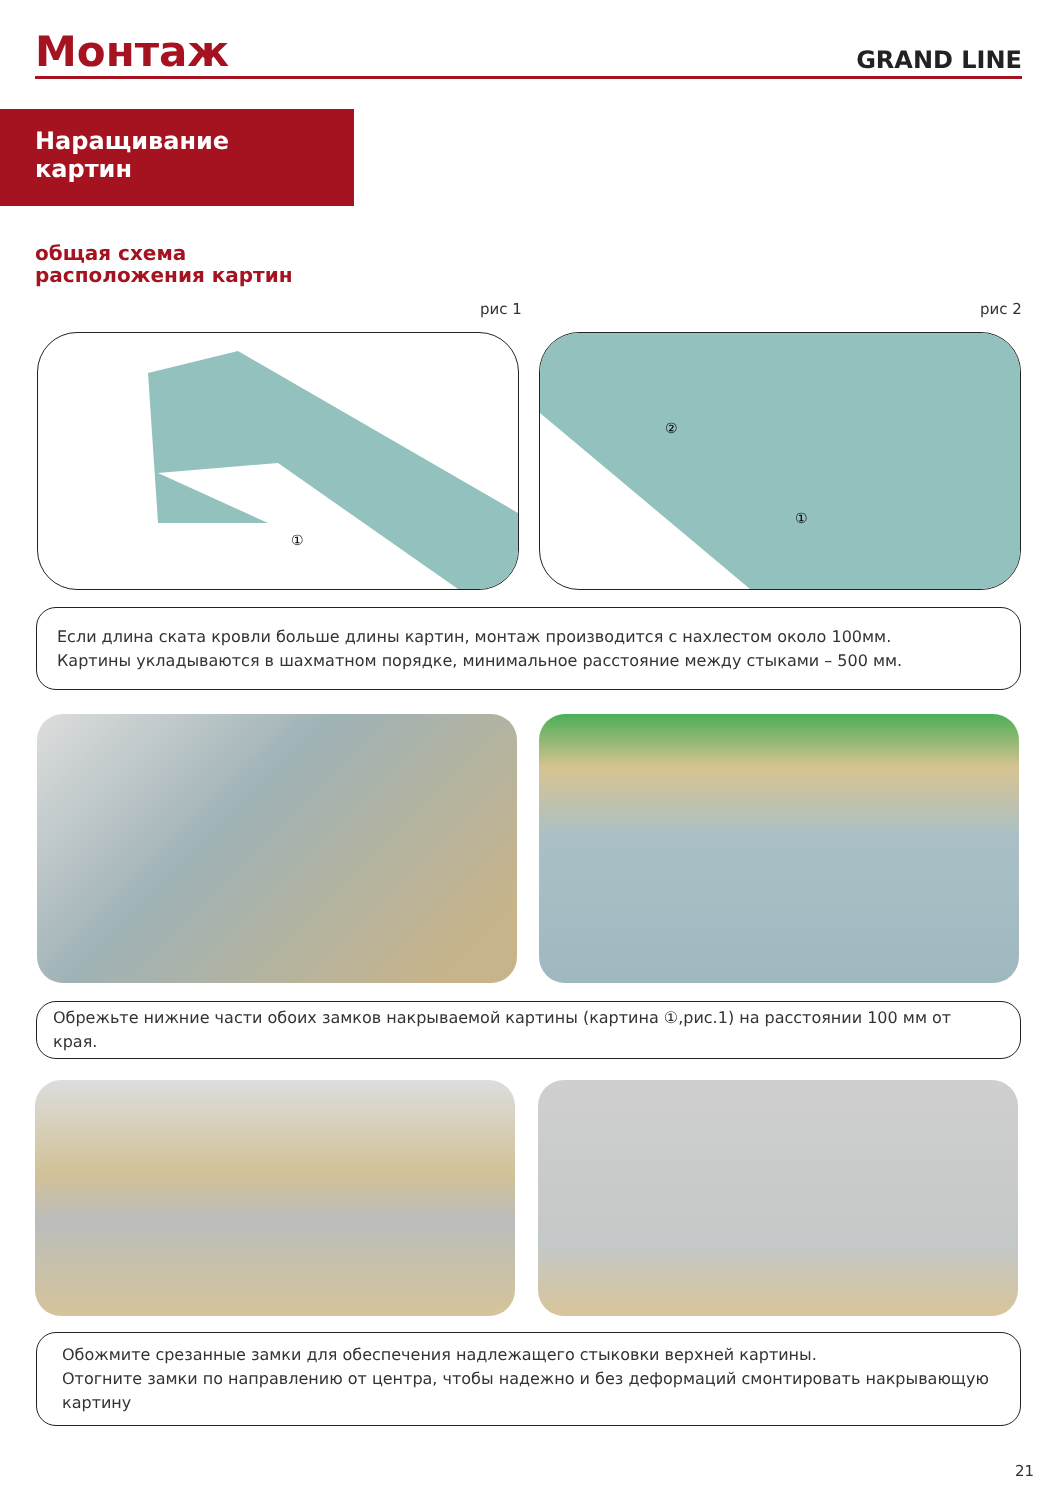Монтаж
GRAND LINE
Наращивание
картин
общая схема
расположения картин
рис 1 рис 2
①
②
①
Если длина ската кровли больше длины картин, монтаж производится с нахлестом около 100мм.
Картины укладываются в шахматном порядке, минимальное расстояние между стыками – 500 мм.
Обрежьте нижние части обоих замков накрываемой картины (картина ①,рис.1) на расстоянии 100 мм от края.
Обожмите срезанные замки для обеспечения надлежащего стыковки верхней картины.
Отогните замки по направлению от центра, чтобы надежно и без деформаций смонтировать накрывающую картину
21